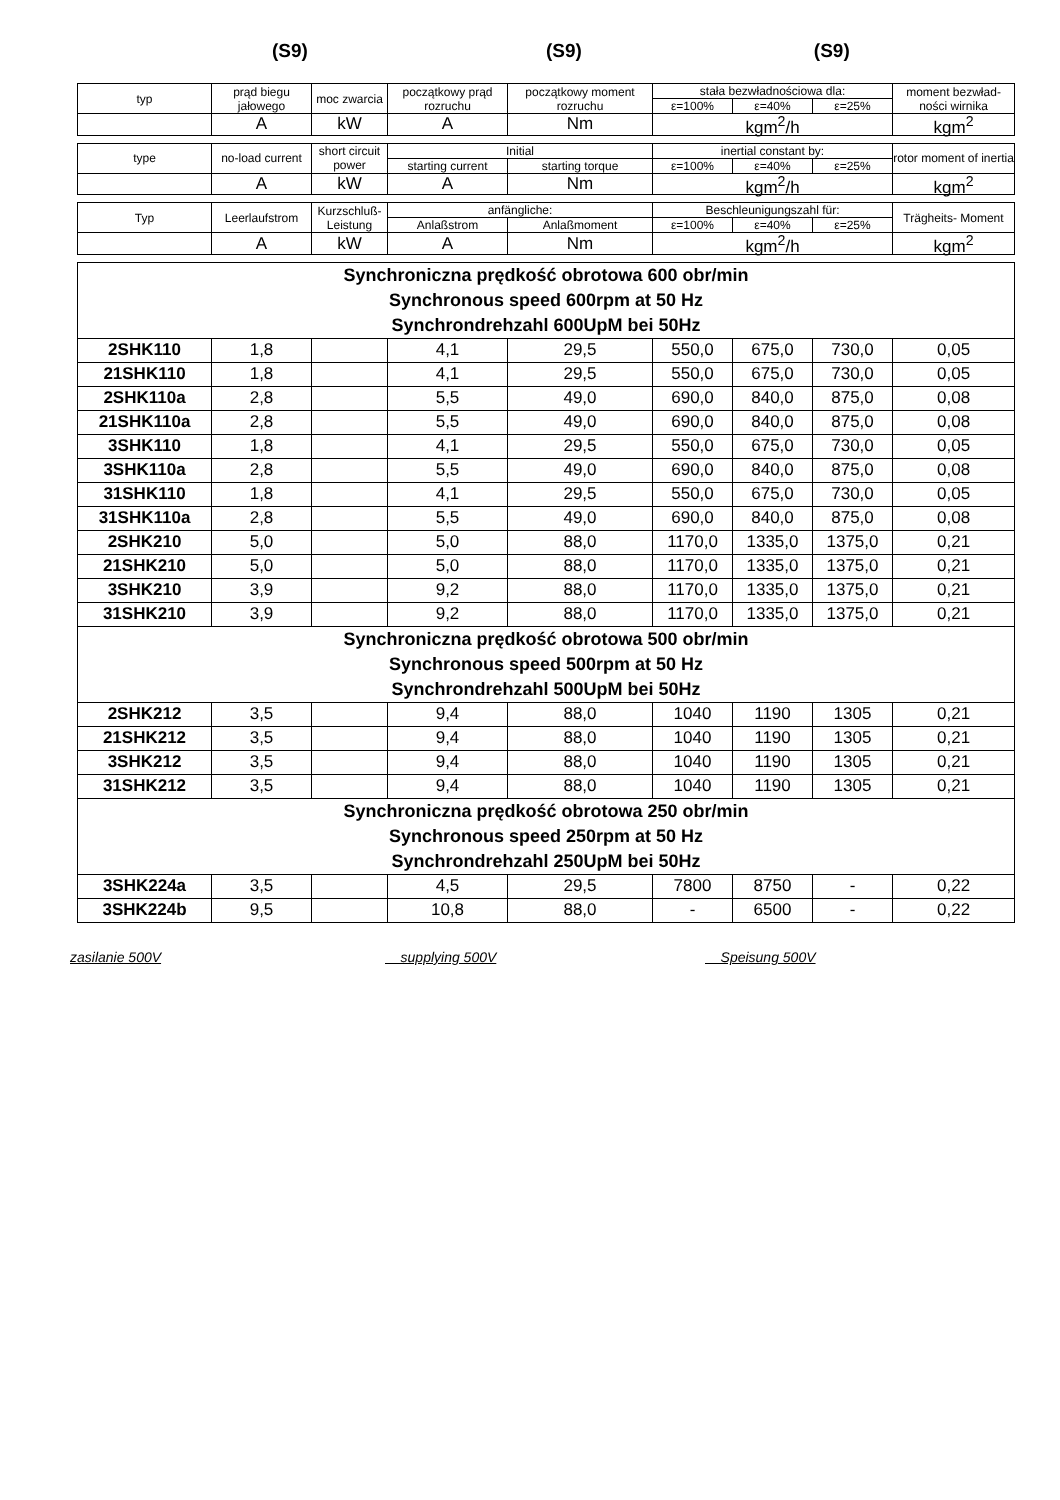(S9) (S9) (S9)
| typ | prąd biegu jałowego | moc zwarcia | początkowy prąd rozruchu | początkowy moment rozruchu | stała bezwładnościowa dla: | | | moment bezwład-ności wirnika |
| | | | | | ε=100% | ε=40% | ε=25% | |
| | A | kW | A | Nm | kgm<sup>2</sup>/h | | | kgm<sup>2</sup> |
| type | no-load current | short circuit power | Initial | | inertial constant by: | | | rotor moment of inertia |
| | | | starting current | starting torque | ε=100% | ε=40% | ε=25% | |
| | A | kW | A | Nm | kgm<sup>2</sup>/h | | | kgm<sup>2</sup> |
| Typ | Leerlaufstrom | Kurzschluß-Leistung | anfängliche: | | Beschleunigungszahl für: | | | Trägheits- Moment |
| | | | Anlaßstrom | Anlaßmoment | ε=100% | ε=40% | ε=25% | |
| | A | kW | A | Nm | kgm<sup>2</sup>/h | | | kgm<sup>2</sup> |
| Synchroniczna prędkość obrotowa 600 obr/min Synchronous speed 600rpm at 50 Hz Synchrondrehzahl 600UpM bei 50Hz | | | | | | | | |
| 2SHK110 | 1,8 | | 4,1 | 29,5 | 550,0 | 675,0 | 730,0 | 0,05 |
| 21SHK110 | 1,8 | | 4,1 | 29,5 | 550,0 | 675,0 | 730,0 | 0,05 |
| 2SHK110a | 2,8 | | 5,5 | 49,0 | 690,0 | 840,0 | 875,0 | 0,08 |
| 21SHK110a | 2,8 | | 5,5 | 49,0 | 690,0 | 840,0 | 875,0 | 0,08 |
| 3SHK110 | 1,8 | | 4,1 | 29,5 | 550,0 | 675,0 | 730,0 | 0,05 |
| 3SHK110a | 2,8 | | 5,5 | 49,0 | 690,0 | 840,0 | 875,0 | 0,08 |
| 31SHK110 | 1,8 | | 4,1 | 29,5 | 550,0 | 675,0 | 730,0 | 0,05 |
| 31SHK110a | 2,8 | | 5,5 | 49,0 | 690,0 | 840,0 | 875,0 | 0,08 |
| 2SHK210 | 5,0 | | 5,0 | 88,0 | 1170,0 | 1335,0 | 1375,0 | 0,21 |
| 21SHK210 | 5,0 | | 5,0 | 88,0 | 1170,0 | 1335,0 | 1375,0 | 0,21 |
| 3SHK210 | 3,9 | | 9,2 | 88,0 | 1170,0 | 1335,0 | 1375,0 | 0,21 |
| 31SHK210 | 3,9 | | 9,2 | 88,0 | 1170,0 | 1335,0 | 1375,0 | 0,21 |
| Synchroniczna prędkość obrotowa 500 obr/min Synchronous speed 500rpm at 50 Hz Synchrondrehzahl 500UpM bei 50Hz | | | | | | | | |
| 2SHK212 | 3,5 | | 9,4 | 88,0 | 1040 | 1190 | 1305 | 0,21 |
| 21SHK212 | 3,5 | | 9,4 | 88,0 | 1040 | 1190 | 1305 | 0,21 |
| 3SHK212 | 3,5 | | 9,4 | 88,0 | 1040 | 1190 | 1305 | 0,21 |
| 31SHK212 | 3,5 | | 9,4 | 88,0 | 1040 | 1190 | 1305 | 0,21 |
| Synchroniczna prędkość obrotowa 250 obr/min Synchronous speed 250rpm at 50 Hz Synchrondrehzahl 250UpM bei 50Hz | | | | | | | | |
| 3SHK224a | 3,5 | | 4,5 | 29,5 | 7800 | 8750 | - | 0,22 |
| 3SHK224b | 9,5 | | 10,8 | 88,0 | - | 6500 | - | 0,22 |
zasilanie 500V supplying 500V Speisung 500V